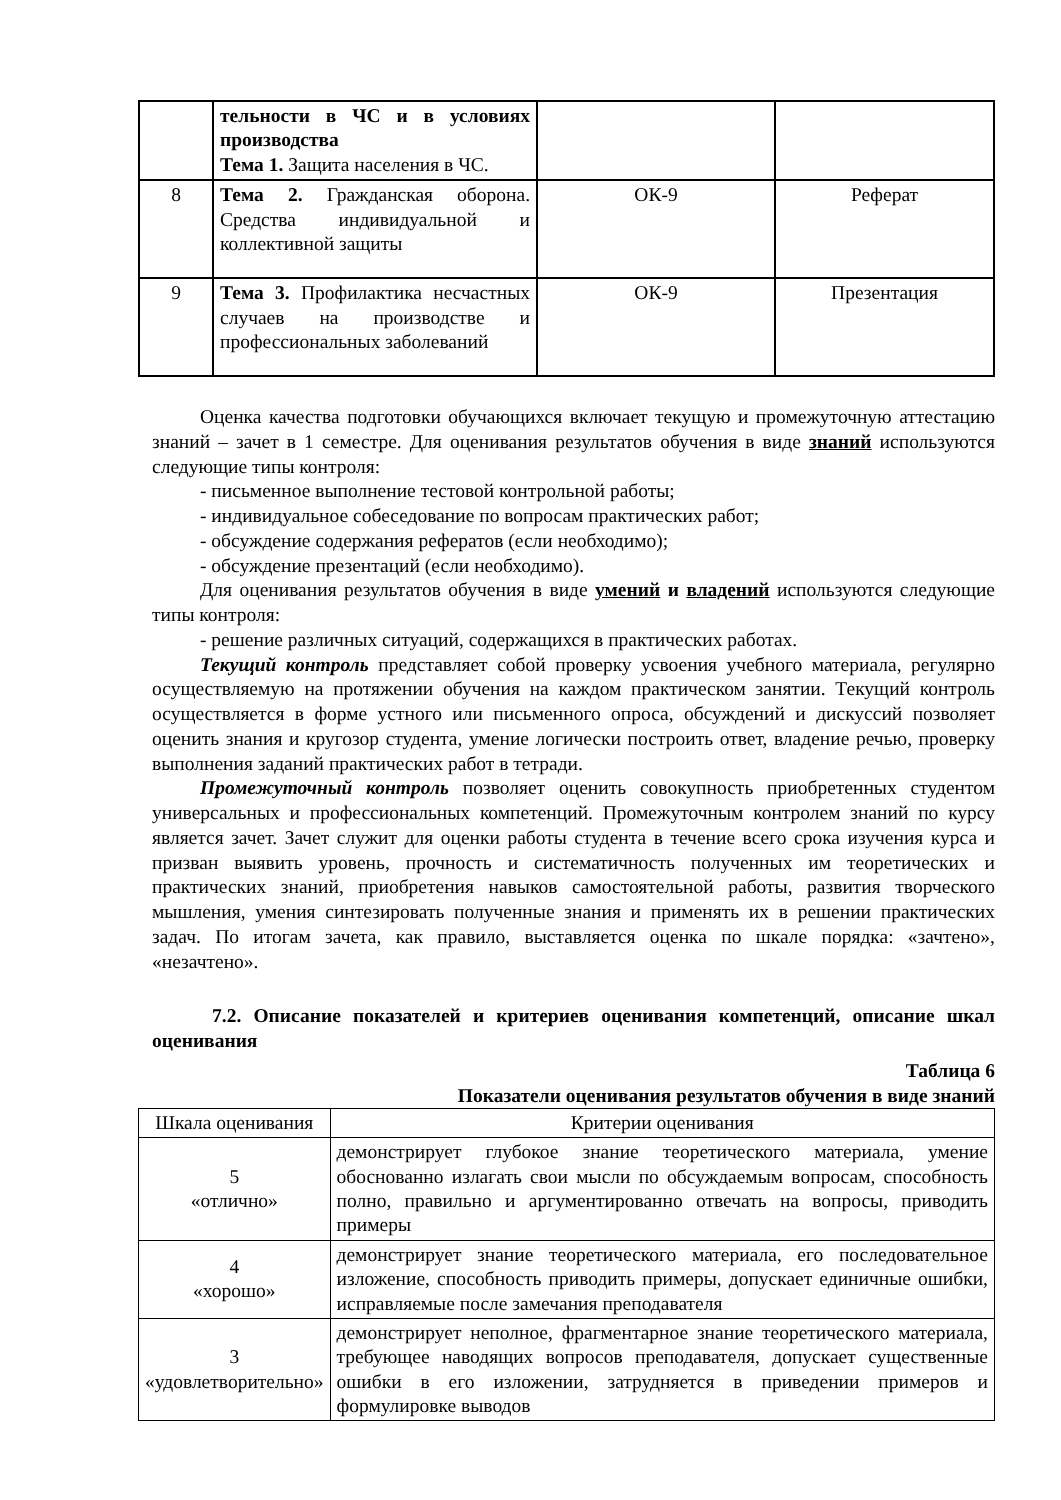| | тельности в ЧС и в условиях производства Тема 1. Защита населения в ЧС. | | |
| 8 | Тема 2. Гражданская оборона. Средства индивидуальной и коллективной защиты | ОК-9 | Реферат |
| 9 | Тема 3. Профилактика несчастных случаев на производстве и профессиональных заболеваний | ОК-9 | Презентация |
Оценка качества подготовки обучающихся включает текущую и промежуточную аттестацию знаний – зачет в 1 семестре. Для оценивания результатов обучения в виде знаний используются следующие типы контроля:
- письменное выполнение тестовой контрольной работы;
- индивидуальное собеседование по вопросам практических работ;
- обсуждение содержания рефератов (если необходимо);
- обсуждение презентаций (если необходимо).
Для оценивания результатов обучения в виде умений и владений используются следующие типы контроля:
- решение различных ситуаций, содержащихся в практических работах.
Текущий контроль представляет собой проверку усвоения учебного материала, регулярно осуществляемую на протяжении обучения на каждом практическом занятии. Текущий контроль осуществляется в форме устного или письменного опроса, обсуждений и дискуссий позволяет оценить знания и кругозор студента, умение логически построить ответ, владение речью, проверку выполнения заданий практических работ в тетради.
Промежуточный контроль позволяет оценить совокупность приобретенных студентом универсальных и профессиональных компетенций. Промежуточным контролем знаний по курсу является зачет. Зачет служит для оценки работы студента в течение всего срока изучения курса и призван выявить уровень, прочность и систематичность полученных им теоретических и практических знаний, приобретения навыков самостоятельной работы, развития творческого мышления, умения синтезировать полученные знания и применять их в решении практических задач. По итогам зачета, как правило, выставляется оценка по шкале порядка: «зачтено», «незачтено».
7.2. Описание показателей и критериев оценивания компетенций, описание шкал оценивания
Таблица 6
Показатели оценивания результатов обучения в виде знаний
| Шкала оценивания | Критерии оценивания |
| 5 «отлично» | демонстрирует глубокое знание теоретического материала, умение обоснованно излагать свои мысли по обсуждаемым вопросам, способность полно, правильно и аргументированно отвечать на вопросы, приводить примеры |
| 4 «хорошо» | демонстрирует знание теоретического материала, его последовательное изложение, способность приводить примеры, допускает единичные ошибки, исправляемые после замечания преподавателя |
| 3 «удовлетворительно» | демонстрирует неполное, фрагментарное знание теоретического материала, требующее наводящих вопросов преподавателя, допускает существенные ошибки в его изложении, затрудняется в приведении примеров и формулировке выводов |